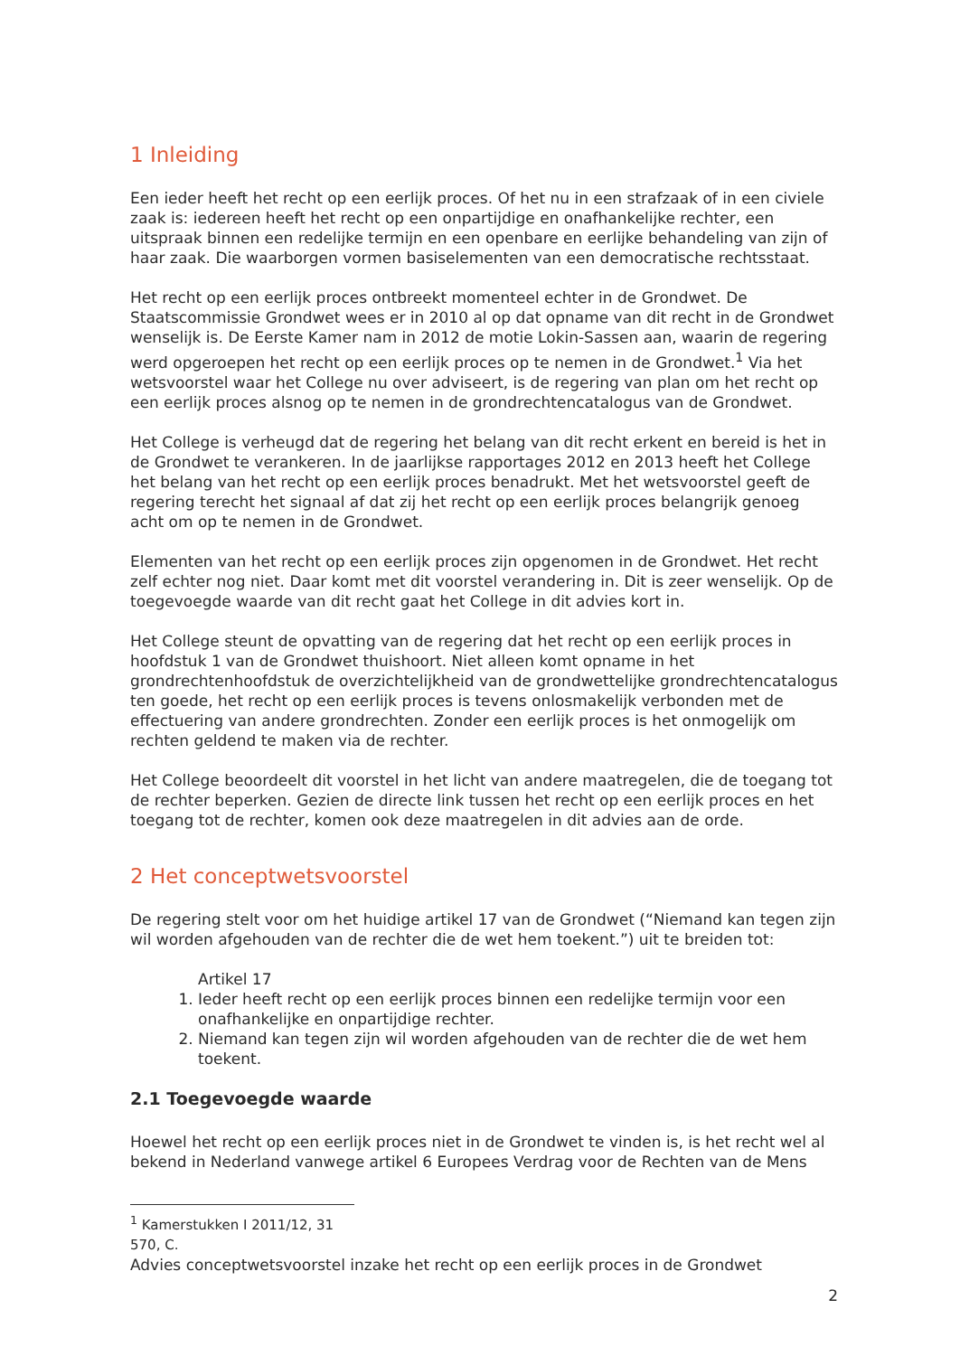1 Inleiding
Een ieder heeft het recht op een eerlijk proces. Of het nu in een strafzaak of in een civiele zaak is: iedereen heeft het recht op een onpartijdige en onafhankelijke rechter, een uitspraak binnen een redelijke termijn en een openbare en eerlijke behandeling van zijn of haar zaak. Die waarborgen vormen basiselementen van een democratische rechtsstaat.
Het recht op een eerlijk proces ontbreekt momenteel echter in de Grondwet. De Staatscommissie Grondwet wees er in 2010 al op dat opname van dit recht in de Grondwet wenselijk is. De Eerste Kamer nam in 2012 de motie Lokin-Sassen aan, waarin de regering werd opgeroepen het recht op een eerlijk proces op te nemen in de Grondwet.<sup>1</sup> Via het wetsvoorstel waar het College nu over adviseert, is de regering van plan om het recht op een eerlijk proces alsnog op te nemen in de grondrechtencatalogus van de Grondwet.
Het College is verheugd dat de regering het belang van dit recht erkent en bereid is het in de Grondwet te verankeren. In de jaarlijkse rapportages 2012 en 2013 heeft het College het belang van het recht op een eerlijk proces benadrukt. Met het wetsvoorstel geeft de regering terecht het signaal af dat zij het recht op een eerlijk proces belangrijk genoeg acht om op te nemen in de Grondwet.
Elementen van het recht op een eerlijk proces zijn opgenomen in de Grondwet. Het recht zelf echter nog niet. Daar komt met dit voorstel verandering in. Dit is zeer wenselijk. Op de toegevoegde waarde van dit recht gaat het College in dit advies kort in.
Het College steunt de opvatting van de regering dat het recht op een eerlijk proces in hoofdstuk 1 van de Grondwet thuishoort. Niet alleen komt opname in het grondrechtenhoofdstuk de overzichtelijkheid van de grondwettelijke grondrechtencatalogus ten goede, het recht op een eerlijk proces is tevens onlosmakelijk verbonden met de effectuering van andere grondrechten. Zonder een eerlijk proces is het onmogelijk om rechten geldend te maken via de rechter.
Het College beoordeelt dit voorstel in het licht van andere maatregelen, die de toegang tot de rechter beperken. Gezien de directe link tussen het recht op een eerlijk proces en het toegang tot de rechter, komen ook deze maatregelen in dit advies aan de orde.
2 Het conceptwetsvoorstel
De regering stelt voor om het huidige artikel 17 van de Grondwet (“Niemand kan tegen zijn wil worden afgehouden van de rechter die de wet hem toekent.”) uit te breiden tot:
Artikel 17
1. Ieder heeft recht op een eerlijk proces binnen een redelijke termijn voor een onafhankelijke en onpartijdige rechter.
2. Niemand kan tegen zijn wil worden afgehouden van de rechter die de wet hem toekent.
2.1 Toegevoegde waarde
Hoewel het recht op een eerlijk proces niet in de Grondwet te vinden is, is het recht wel al bekend in Nederland vanwege artikel 6 Europees Verdrag voor de Rechten van de Mens
<sup>1</sup> Kamerstukken I 2011/12, 31 570, C.
Advies conceptwetsvoorstel inzake het recht op een eerlijk proces in de Grondwet
2